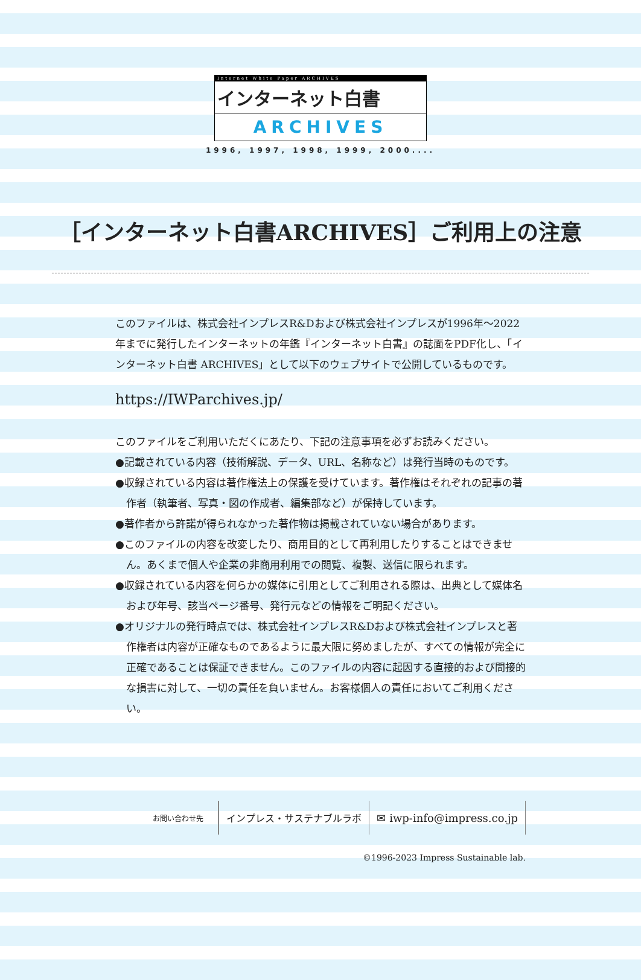Internet White Paper ARCHIVES
インターネット白書
ARCHIVES
1996, 1997, 1998, 1999, 2000....
［インターネット白書ARCHIVES］ご利用上の注意
このファイルは、株式会社インプレスR&Dおよび株式会社インプレスが1996年～2022年までに発行したインターネットの年鑑『インターネット白書』の誌面をPDF化し、「インターネット白書 ARCHIVES」として以下のウェブサイトで公開しているものです。
https://IWParchives.jp/
このファイルをご利用いただくにあたり、下記の注意事項を必ずお読みください。
●記載されている内容（技術解説、データ、URL、名称など）は発行当時のものです。
●収録されている内容は著作権法上の保護を受けています。著作権はそれぞれの記事の著作者（執筆者、写真・図の作成者、編集部など）が保持しています。
●著作者から許諾が得られなかった著作物は掲載されていない場合があります。
●このファイルの内容を改変したり、商用目的として再利用したりすることはできません。あくまで個人や企業の非商用利用での閲覧、複製、送信に限られます。
●収録されている内容を何らかの媒体に引用としてご利用される際は、出典として媒体名および年号、該当ページ番号、発行元などの情報をご明記ください。
●オリジナルの発行時点では、株式会社インプレスR&Dおよび株式会社インプレスと著作権者は内容が正確なものであるように最大限に努めましたが、すべての情報が完全に正確であることは保証できません。このファイルの内容に起因する直接的および間接的な損害に対して、一切の責任を負いません。お客様個人の責任においてご利用ください。
お問い合わせ先
インプレス・サステナブルラボ ✉ iwp-info@impress.co.jp
©1996-2023 Impress Sustainable lab.